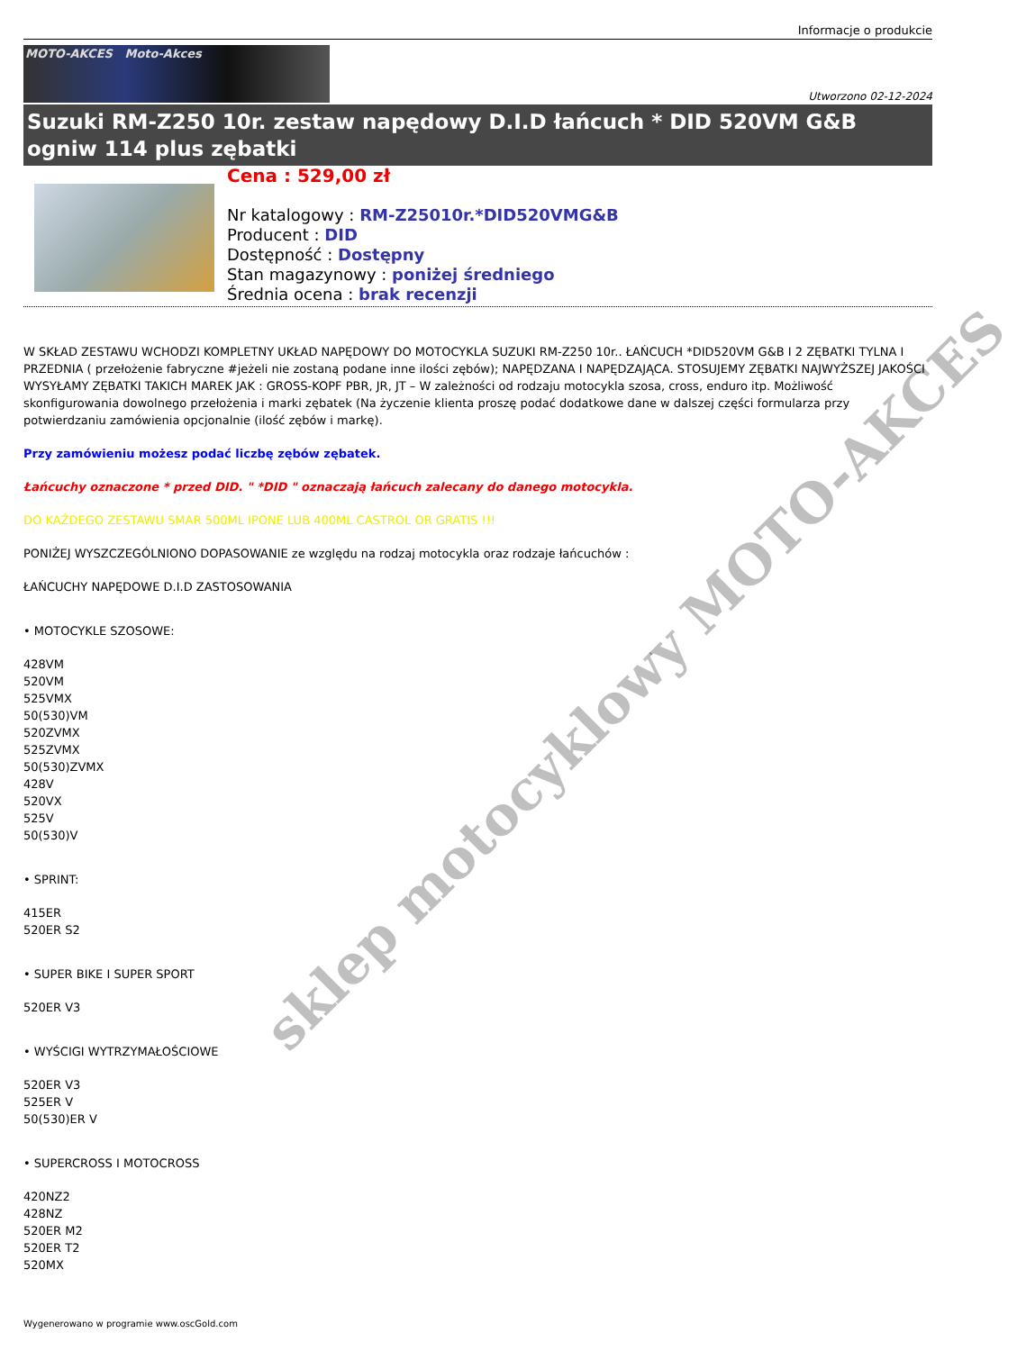Informacje o produkcie
MOTO-AKCES Moto-Akces
Utworzono 02-12-2024
Suzuki RM-Z250 10r. zestaw napędowy D.I.D łańcuch * DID 520VM G&B ogniw 114 plus zębatki
Cena : 529,00 zł
Nr katalogowy : RM-Z25010r.*DID520VMG&B
Producent : DID
Dostępność : Dostępny
Stan magazynowy : poniżej średniego
Średnia ocena : brak recenzji
W SKŁAD ZESTAWU WCHODZI KOMPLETNY UKŁAD NAPĘDOWY DO MOTOCYKLA SUZUKI RM-Z250 10r.. ŁAŃCUCH *DID520VM G&B I 2 ZĘBATKI TYLNA I PRZEDNIA ( przełożenie fabryczne #jeżeli nie zostaną podane inne ilości zębów); NAPĘDZANA I NAPĘDZAJĄCA. STOSUJEMY ZĘBATKI NAJWYŻSZEJ JAKOŚCI WYSYŁAMY ZĘBATKI TAKICH MAREK JAK : GROSS-KOPF PBR, JR, JT – W zależności od rodzaju motocykla szosa, cross, enduro itp. Możliwość skonfigurowania dowolnego przełożenia i marki zębatek (Na życzenie klienta proszę podać dodatkowe dane w dalszej części formularza przy potwierdzaniu zamówienia opcjonalnie (ilość zębów i markę).
Przy zamówieniu możesz podać liczbę zębów zębatek.
Łańcuchy oznaczone * przed DID. " *DID " oznaczają łańcuch zalecany do danego motocykla.
DO KAŻDEGO ZESTAWU SMAR 500ML IPONE LUB 400ML CASTROL OR GRATIS !!!
PONIŻEJ WYSZCZEGÓLNIONO DOPASOWANIE ze względu na rodzaj motocykla oraz rodzaje łańcuchów :
ŁAŃCUCHY NAPĘDOWE D.I.D ZASTOSOWANIA
• MOTOCYKLE SZOSOWE:
428VM
520VM
525VMX
50(530)VM
520ZVMX
525ZVMX
50(530)ZVMX
428V
520VX
525V
50(530)V
• SPRINT:
415ER
520ER S2
• SUPER BIKE I SUPER SPORT
520ER V3
• WYŚCIGI WYTRZYMAŁOŚCIOWE
520ER V3
525ER V
50(530)ER V
• SUPERCROSS I MOTOCROSS
420NZ2
428NZ
520ER M2
520ER T2
520MX
Wygenerowano w programie www.oscGold.com
sklep motocyklowy MOTO-AKCES